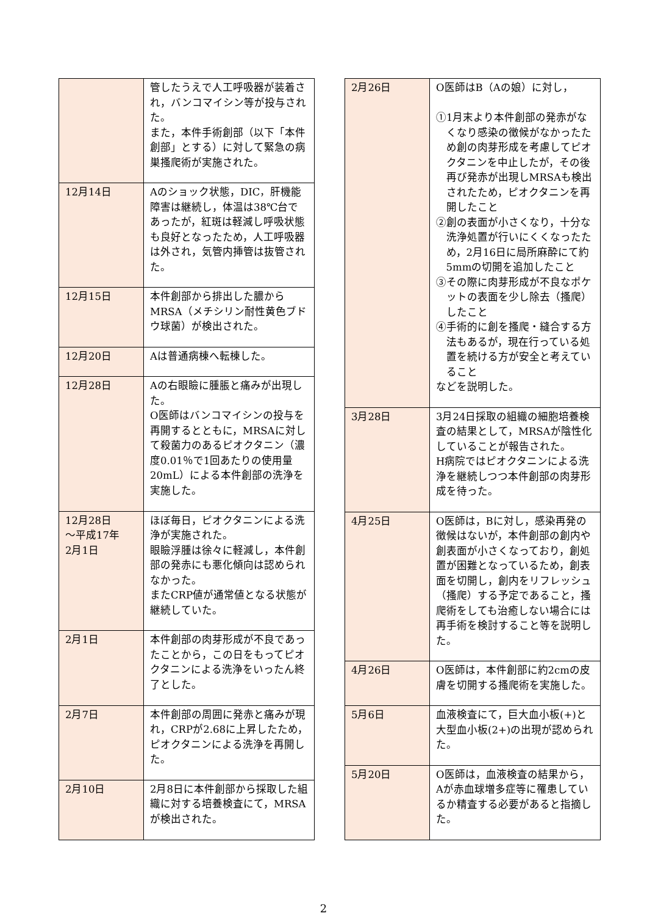| | 管したうえで人工呼吸器が装着され，バンコマイシン等が投与された。 また，本件手術創部（以下「本件創部」とする）に対して緊急の病巣搔爬術が実施された。 |
| 12月14日 | Aのショック状態，DIC，肝機能障害は継続し，体温は38℃台であったが，紅斑は軽減し呼吸状態も良好となったため，人工呼吸器は外され，気管内挿管は抜管された。 |
| 12月15日 | 本件創部から排出した膿からMRSA（メチシリン耐性黄色ブドウ球菌）が検出された。 |
| 12月20日 | Aは普通病棟へ転棟した。 |
| 12月28日 | Aの右眼瞼に腫脹と痛みが出現した。 O医師はバンコマイシンの投与を再開するとともに，MRSAに対して殺菌力のあるピオクタニン（濃度0.01％で1回あたりの使用量20mL）による本件創部の洗浄を実施した。 |
| 12月28日 ～平成17年 2月1日 | ほぼ毎日，ピオクタニンによる洗浄が実施された。 眼瞼浮腫は徐々に軽減し，本件創部の発赤にも悪化傾向は認められなかった。 またCRP値が通常値となる状態が継続していた。 |
| 2月1日 | 本件創部の肉芽形成が不良であったことから，この日をもってピオクタニンによる洗浄をいったん終了とした。 |
| 2月7日 | 本件創部の周囲に発赤と痛みが現れ，CRPが2.68に上昇したため，ピオクタニンによる洗浄を再開した。 |
| 2月10日 | 2月8日に本件創部から採取した組織に対する培養検査にて，MRSAが検出された。 |
| 2月26日 | O医師はB（Aの娘）に対し， ①1月末より本件創部の発赤がなくなり感染の徴候がなかったため創の肉芽形成を考慮してピオクタニンを中止したが，その後再び発赤が出現しMRSAも検出されたため，ピオクタニンを再開したこと ②創の表面が小さくなり，十分な洗浄処置が行いにくくなったため，2月16日に局所麻酔にて約5mmの切開を追加したこと ③その際に肉芽形成が不良なポケットの表面を少し除去（搔爬）したこと ④手術的に創を搔爬・縫合する方法もあるが，現在行っている処置を続ける方が安全と考えていること などを説明した。 |
| 3月28日 | 3月24日採取の組織の細胞培養検査の結果として，MRSAが陰性化していることが報告された。 H病院ではピオクタニンによる洗浄を継続しつつ本件創部の肉芽形成を待った。 |
| 4月25日 | O医師は，Bに対し，感染再発の徴候はないが，本件創部の創内や創表面が小さくなっており，創処置が困難となっているため，創表面を切開し，創内をリフレッシュ（搔爬）する予定であること，搔爬術をしても治癒しない場合には再手術を検討すること等を説明した。 |
| 4月26日 | O医師は，本件創部に約2cmの皮膚を切開する搔爬術を実施した。 |
| 5月6日 | 血液検査にて，巨大血小板(+)と大型血小板(2+)の出現が認められた。 |
| 5月20日 | O医師は，血液検査の結果から，Aが赤血球増多症等に罹患しているか精査する必要があると指摘した。 |
2